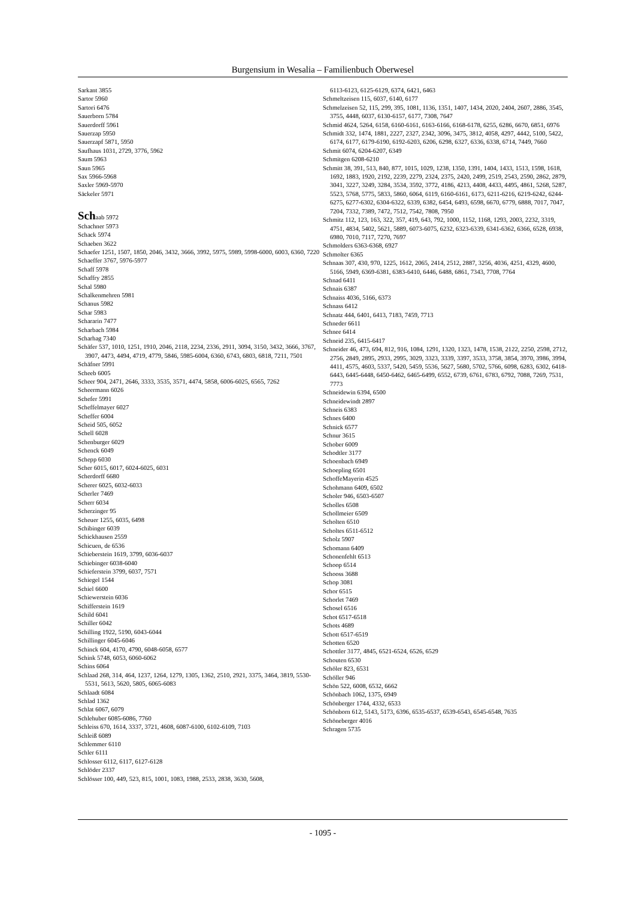Burgensium in Wesalia – Familienbuch Oberwesel
Sarkant 3855
Sartor 5960
Sartori 6476
Sauerborn 5784
Sauerdorff 5961
Sauerzap 5950
Sauerzapf 5871, 5950
Saufhaus 1031, 2729, 3776, 5962
Saum 5963
Saun 5965
Sax 5966-5968
Saxler 5969-5970
Säckeler 5971
Schaab 5972
Schachner 5973
Schack 5974
Schaeben 3622
Schaefer 1251, 1507, 1850, 2046, 3432, 3666, 3992, 5975, 5989, 5998-6000, 6003, 6360, 7220
Schaeffer 3767, 5976-5977
Schaff 5978
Schaffry 2855
Schal 5980
Schalkenmehren 5981
Schanus 5982
Schar 5983
Schararin 7477
Scharbach 5984
Scharhag 7340
Schäfer 537, 1010, 1251, 1910, 2046, 2118, 2234, 2336, 2911, 3094, 3150, 3432, 3666, 3767, 3907, 4473, 4494, 4719, 4779, 5846, 5985-6004, 6360, 6743, 6803, 6818, 7211, 7501
Schäfner 5991
Scheeb 6005
Scheer 904, 2471, 2646, 3333, 3535, 3571, 4474, 5858, 6006-6025, 6565, 7262
Scheermann 6026
Schefer 5991
Scheffelmayer 6027
Scheffer 6004
Scheid 505, 6052
Schell 6028
Schenburger 6029
Schenck 6049
Schepp 6030
Scher 6015, 6017, 6024-6025, 6031
Scherdorff 6680
Scherer 6025, 6032-6033
Scherler 7469
Scherr 6034
Scherzinger 95
Scheuer 1255, 6035, 6498
Schibinger 6039
Schickhausen 2559
Schicuen, de 6536
Schieberstein 1619, 3799, 6036-6037
Schiebinger 6038-6040
Schieferstein 3799, 6037, 7571
Schiegel 1544
Schiel 6600
Schiewerstein 6036
Schifferstein 1619
Schild 6041
Schiller 6042
Schilling 1922, 5190, 6043-6044
Schillinger 6045-6046
Schinck 604, 4170, 4790, 6048-6058, 6577
Schink 5748, 6053, 6060-6062
Schins 6064
Schlaad 268, 314, 464, 1237, 1264, 1279, 1305, 1362, 2510, 2921, 3375, 3464, 3819, 5530-5531, 5613, 5620, 5805, 6065-6083
Schlaadt 6084
Schlad 1362
Schlat 6067, 6079
Schlehuber 6085-6086, 7760
Schleiss 670, 1614, 3337, 3721, 4608, 6087-6100, 6102-6109, 7103
Schleiß 6089
Schlemmer 6110
Schler 6111
Schlosser 6112, 6117, 6127-6128
Schlöder 2337
Schlösser 100, 449, 523, 815, 1001, 1083, 1988, 2533, 2838, 3630, 5608,
6113-6123, 6125-6129, 6374, 6421, 6463
Schmeltzeisen 115, 6037, 6140, 6177
Schmelzeisen 52, 115, 299, 395, 1081, 1136, 1351, 1407, 1434, 2020, 2404, 2607, 2886, 3545, 3755, 4448, 6037, 6130-6157, 6177, 7308, 7647
Schmid 4624, 5264, 6158, 6160-6161, 6163-6166, 6168-6178, 6255, 6286, 6670, 6851, 6976
Schmidt 332, 1474, 1881, 2227, 2327, 2342, 3096, 3475, 3812, 4058, 4297, 4442, 5100, 5422, 6174, 6177, 6179-6190, 6192-6203, 6206, 6298, 6327, 6336, 6338, 6714, 7449, 7660
Schmit 6074, 6204-6207, 6349
Schmitgen 6208-6210
Schmitt 38, 391, 513, 840, 877, 1015, 1029, 1238, 1350, 1391, 1404, 1433, 1513, 1598, 1618, 1692, 1883, 1920, 2192, 2239, 2279, 2324, 2375, 2420, 2499, 2519, 2543, 2590, 2862, 2879, 3041, 3227, 3249, 3284, 3534, 3592, 3772, 4186, 4213, 4408, 4433, 4495, 4861, 5268, 5287, 5523, 5768, 5775, 5833, 5860, 6064, 6119, 6160-6161, 6173, 6211-6216, 6219-6242, 6244-6275, 6277-6302, 6304-6322, 6339, 6382, 6454, 6493, 6598, 6670, 6779, 6888, 7017, 7047, 7204, 7332, 7389, 7472, 7512, 7542, 7808, 7950
Schmitz 112, 123, 163, 322, 357, 419, 643, 792, 1000, 1152, 1168, 1293, 2003, 2232, 3319, 4751, 4834, 5402, 5621, 5889, 6073-6075, 6232, 6323-6339, 6341-6362, 6366, 6528, 6938, 6980, 7010, 7117, 7270, 7697
Schmolders 6363-6368, 6927
Schmolter 6365
Schnaas 307, 430, 970, 1225, 1612, 2065, 2414, 2512, 2887, 3256, 4036, 4251, 4329, 4600, 5166, 5949, 6369-6381, 6383-6410, 6446, 6488, 6861, 7343, 7708, 7764
Schnad 6411
Schnais 6387
Schnaiss 4036, 5166, 6373
Schnass 6412
Schnatz 444, 6401, 6413, 7183, 7459, 7713
Schneder 6611
Schnee 6414
Schneid 235, 6415-6417
Schneider 46, 473, 694, 812, 916, 1084, 1291, 1320, 1323, 1478, 1538, 2122, 2250, 2598, 2712, 2756, 2849, 2895, 2933, 2995, 3029, 3323, 3339, 3397, 3533, 3758, 3854, 3970, 3986, 3994, 4411, 4575, 4603, 5337, 5420, 5459, 5536, 5627, 5680, 5702, 5766, 6098, 6283, 6302, 6418-6443, 6445-6448, 6450-6462, 6465-6499, 6552, 6739, 6761, 6783, 6792, 7088, 7269, 7531, 7773
Schneidewin 6394, 6500
Schneidewindt 2897
Schneis 6383
Schnes 6400
Schnick 6577
Schnur 3615
Schober 6009
Schodtler 3177
Schoenbach 6949
Schoepling 6501
SchoffeMayerin 4525
Schohmann 6409, 6502
Scholer 946, 6503-6507
Scholles 6508
Schollmeier 6509
Scholten 6510
Scholtes 6511-6512
Scholz 5907
Schomann 6409
Schonenfehlt 6513
Schoop 6514
Schooss 3688
Schop 3081
Schor 6515
Schorlet 7469
Schosel 6516
Schot 6517-6518
Schots 4689
Schott 6517-6519
Schotten 6520
Schottler 3177, 4845, 6521-6524, 6526, 6529
Schouten 6530
Schöler 823, 6531
Schöller 946
Schön 522, 6008, 6532, 6662
Schönbach 1062, 1375, 6949
Schönberger 1744, 4332, 6533
Schönborn 612, 5143, 5173, 6396, 6535-6537, 6539-6543, 6545-6548, 7635
Schöneberger 4016
Schragen 5735
- 1095 -